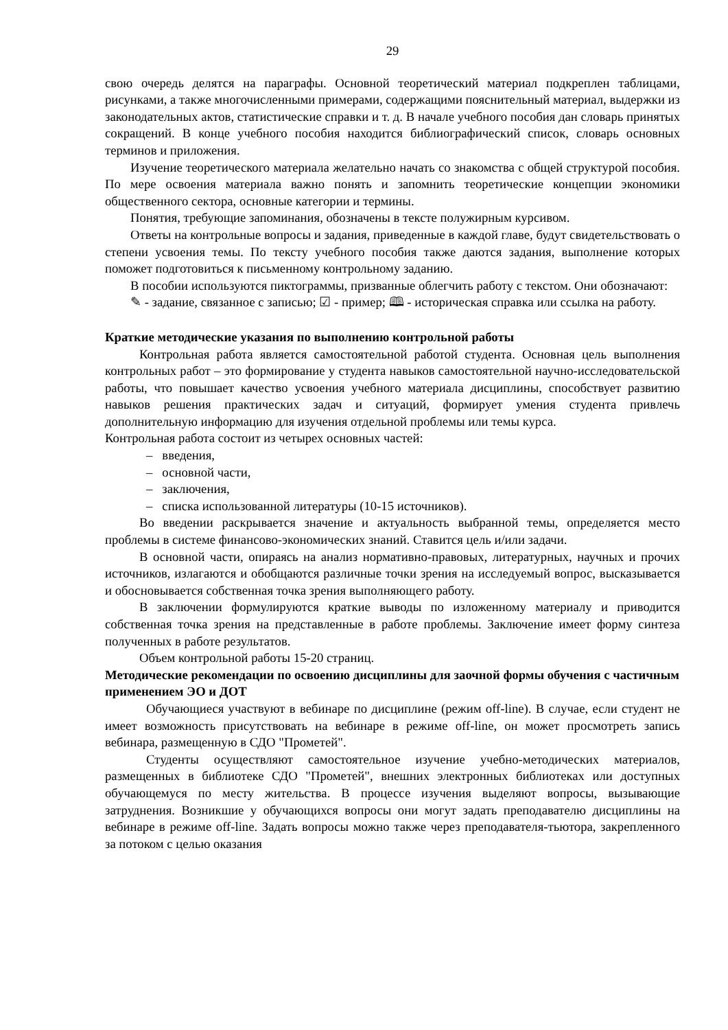29
свою очередь делятся на параграфы. Основной теоретический материал подкреплен таблицами, рисунками, а также многочисленными примерами, содержащими пояснительный материал, выдержки из законодательных актов, статистические справки и т. д. В начале учебного пособия дан словарь принятых сокращений. В конце учебного пособия находится библиографический список, словарь основных терминов и приложения.
Изучение теоретического материала желательно начать со знакомства с общей структурой пособия. По мере освоения материала важно понять и запомнить теоретические концепции экономики общественного сектора, основные категории и термины.
Понятия, требующие запоминания, обозначены в тексте полужирным курсивом.
Ответы на контрольные вопросы и задания, приведенные в каждой главе, будут свидетельствовать о степени усвоения темы. По тексту учебного пособия также даются задания, выполнение которых поможет подготовиться к письменному контрольному заданию.
В пособии используются пиктограммы, призванные облегчить работу с текстом. Они обозначают:
✎ - задание, связанное с записью; ☑ - пример; 🕮 - историческая справка или ссылка на работу.
Краткие методические указания по выполнению контрольной работы
Контрольная работа является самостоятельной работой студента. Основная цель выполнения контрольных работ – это формирование у студента навыков самостоятельной научно-исследовательской работы, что повышает качество усвоения учебного материала дисциплины, способствует развитию навыков решения практических задач и ситуаций, формирует умения студента привлечь дополнительную информацию для изучения отдельной проблемы или темы курса.
Контрольная работа состоит из четырех основных частей:
– введения,
– основной части,
– заключения,
– списка использованной литературы (10-15 источников).
Во введении раскрывается значение и актуальность выбранной темы, определяется место проблемы в системе финансово-экономических знаний. Ставится цель и/или задачи.
В основной части, опираясь на анализ нормативно-правовых, литературных, научных и прочих источников, излагаются и обобщаются различные точки зрения на исследуемый вопрос, высказывается и обосновывается собственная точка зрения выполняющего работу.
В заключении формулируются краткие выводы по изложенному материалу и приводится собственная точка зрения на представленные в работе проблемы. Заключение имеет форму синтеза полученных в работе результатов.
Объем контрольной работы 15-20 страниц.
Методические рекомендации по освоению дисциплины для заочной формы обучения с частичным применением ЭО и ДОТ
Обучающиеся участвуют в вебинаре по дисциплине (режим off-line). В случае, если студент не имеет возможность присутствовать на вебинаре в режиме off-line, он может просмотреть запись вебинара, размещенную в СДО "Прометей".
Студенты осуществляют самостоятельное изучение учебно-методических материалов, размещенных в библиотеке СДО "Прометей", внешних электронных библиотеках или доступных обучающемуся по месту жительства. В процессе изучения выделяют вопросы, вызывающие затруднения. Возникшие у обучающихся вопросы они могут задать преподавателю дисциплины на вебинаре в режиме off-line. Задать вопросы можно также через преподавателя-тьютора, закрепленного за потоком с целью оказания